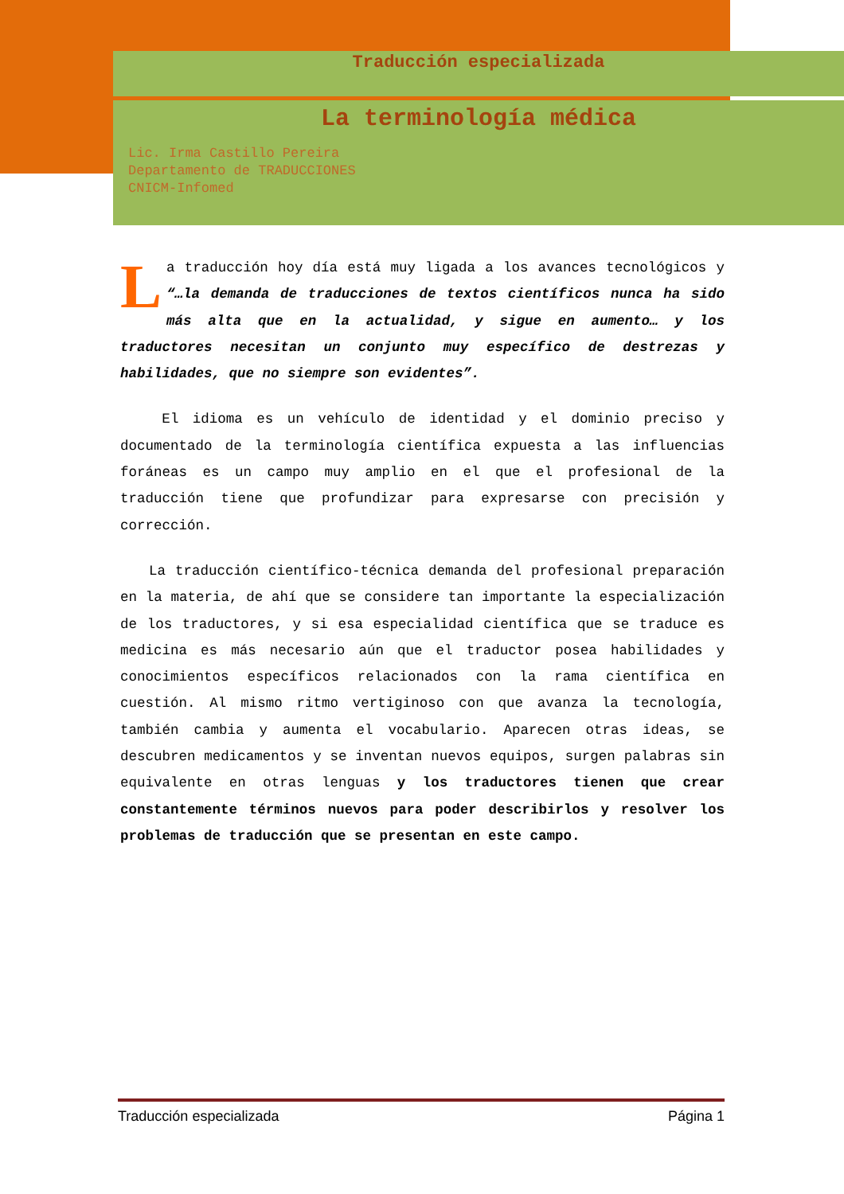Traducción especializada
La terminología médica
Lic. Irma Castillo Pereira
Departamento de TRADUCCIONES
CNICM-Infomed
La traducción hoy día está muy ligada a los avances tecnológicos y “…la demanda de traducciones de textos científicos nunca ha sido más alta que en la actualidad, y sigue en aumento… y los traductores necesitan un conjunto muy específico de destrezas y habilidades, que no siempre son evidentes”.
El idioma es un vehículo de identidad y el dominio preciso y documentado de la terminología científica expuesta a las influencias foráneas es un campo muy amplio en el que el profesional de la traducción tiene que profundizar para expresarse con precisión y corrección.
La traducción científico-técnica demanda del profesional preparación en la materia, de ahí que se considere tan importante la especialización de los traductores, y si esa especialidad científica que se traduce es medicina es más necesario aún que el traductor posea habilidades y conocimientos específicos relacionados con la rama científica en cuestión. Al mismo ritmo vertiginoso con que avanza la tecnología, también cambia y aumenta el vocabulario. Aparecen otras ideas, se descubren medicamentos y se inventan nuevos equipos, surgen palabras sin equivalente en otras lenguas y los traductores tienen que crear constantemente términos nuevos para poder describirlos y resolver los problemas de traducción que se presentan en este campo.
Traducción especializada Página 1